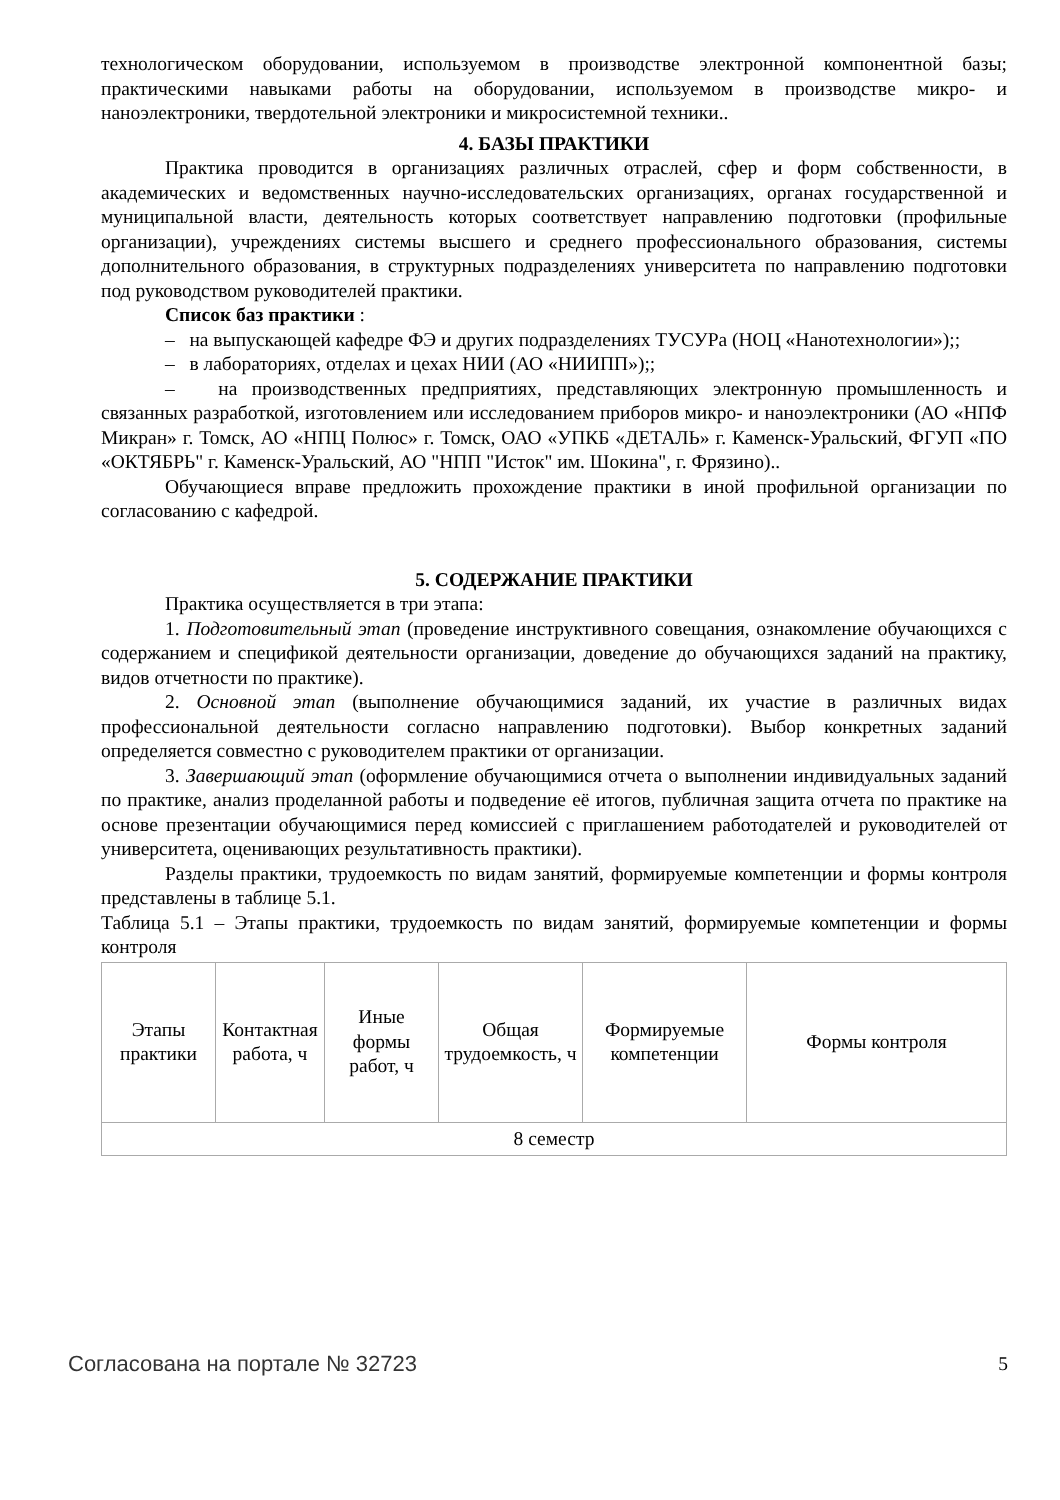технологическом оборудовании, используемом в производстве электронной компонентной базы; практическими навыками работы на оборудовании, используемом в производстве микро- и наноэлектроники, твердотельной электроники и микросистемной техники..
4. БАЗЫ ПРАКТИКИ
Практика проводится в организациях различных отраслей, сфер и форм собственности, в академических и ведомственных научно-исследовательских организациях, органах государственной и муниципальной власти, деятельность которых соответствует направлению подготовки (профильные организации), учреждениях системы высшего и среднего профессионального образования, системы дополнительного образования, в структурных подразделениях университета по направлению подготовки под руководством руководителей практики.
Список баз практики :
– на выпускающей кафедре ФЭ и других подразделениях ТУСУРа (НОЦ «Нанотехнологии»);;
– в лабораториях, отделах и цехах НИИ (АО «НИИПП»);;
– на производственных предприятиях, представляющих электронную промышленность и связанных разработкой, изготовлением или исследованием приборов микро- и наноэлектроники (АО «НПФ Микран» г. Томск, АО «НПЦ Полюс» г. Томск, ОАО «УПКБ «ДЕТАЛЬ» г. Каменск-Уральский, ФГУП «ПО «ОКТЯБРЬ" г. Каменск-Уральский, АО "НПП "Исток" им. Шокина", г. Фрязино)..
Обучающиеся вправе предложить прохождение практики в иной профильной организации по согласованию с кафедрой.
5. СОДЕРЖАНИЕ ПРАКТИКИ
Практика осуществляется в три этапа:
1. Подготовительный этап (проведение инструктивного совещания, ознакомление обучающихся с содержанием и спецификой деятельности организации, доведение до обучающихся заданий на практику, видов отчетности по практике).
2. Основной этап (выполнение обучающимися заданий, их участие в различных видах профессиональной деятельности согласно направлению подготовки). Выбор конкретных заданий определяется совместно с руководителем практики от организации.
3. Завершающий этап (оформление обучающимися отчета о выполнении индивидуальных заданий по практике, анализ проделанной работы и подведение её итогов, публичная защита отчета по практике на основе презентации обучающимися перед комиссией с приглашением работодателей и руководителей от университета, оценивающих результативность практики).
Разделы практики, трудоемкость по видам занятий, формируемые компетенции и формы контроля представлены в таблице 5.1.
Таблица 5.1 – Этапы практики, трудоемкость по видам занятий, формируемые компетенции и формы контроля
| Этапы практики | Контактная работа, ч | Иные формы работ, ч | Общая трудоемкость, ч | Формируемые компетенции | Формы контроля |
| --- | --- | --- | --- | --- | --- |
| 8 семестр | | | | | |
Согласована на портале № 32723 5